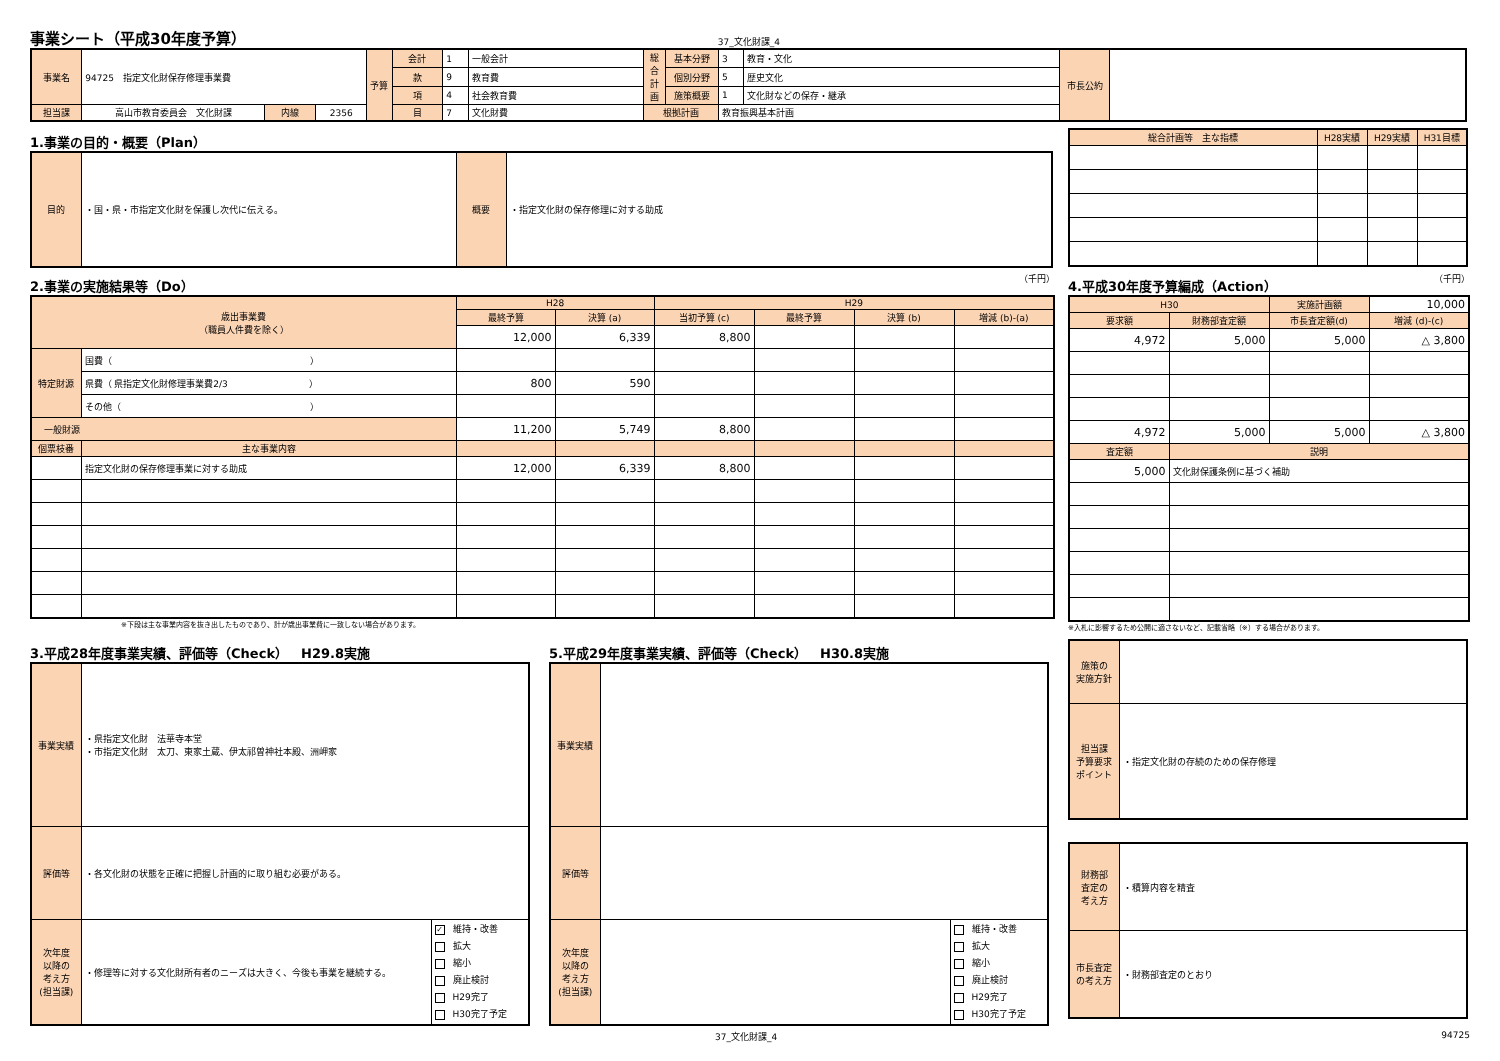事業シート（平成30年度予算）
37_文化財課_4
| 事業名 | 94725 指定文化財保存修理事業費 | | | 予算 | 会計 | 1 | 一般会計 | 総合計画 | 基本分野 | 3 | 教育・文化 | 市長公約 | |
| | | | | | 款 | 9 | 教育費 | | 個別分野 | 5 | 歴史文化 | | |
| | | | | | 項 | 4 | 社会教育費 | | 施策概要 | 1 | 文化財などの保存・継承 | | |
| 担当課 | 高山市教育委員会 文化財課 | 内線 | 2356 | | 目 | 7 | 文化財費 | 根拠計画 | | 教育振興基本計画 | | | |
1.事業の目的・概要（Plan）
| 目的 | ・国・県・市指定文化財を保護し次代に伝える。 | 概要 | ・指定文化財の保存修理に対する助成 |
| 総合計画等 主な指標 | H28実績 | H29実績 | H31目標 |
2.事業の実施結果等（Do）
（千円）
| 歳出事業費 （職員人件費を除く） | | H28 | | H29 | | | |
| | | 最終予算 | 決算 (a) | 当初予算 (c) | 最終予算 | 決算 (b) | 増減 (b)-(a) |
| | | 12,000 | 6,339 | 8,800 | | | |
| 特定財源 | 国費（ ） | | | | | | |
| | 県費（ 県指定文化財修理事業費2/3 ） | 800 | 590 | | | | |
| | その他（ ） | | | | | | |
| 一般財源 | | 11,200 | 5,749 | 8,800 | | | |
| 個票枝番 | 主な事業内容 | | | | | | |
| | 指定文化財の保存修理事業に対する助成 | 12,000 | 6,339 | 8,800 | | | |
　　　　　　　　　　　　　※下段は主な事業内容を抜き出したものであり、計が歳出事業費に一致しない場合があります。
4.平成30年度予算編成（Action）
（千円）
| H30 | | 実施計画額 | 10,000 |
| 要求額 | 財務部査定額 | 市長査定額(d) | 増減 (d)-(c) |
| 4,972 | 5,000 | 5,000 | △ 3,800 |
| 4,972 | 5,000 | 5,000 | △ 3,800 |
| 査定額 | 説明 | | |
| 5,000 | 文化財保護条例に基づく補助 | | |
※入札に影響するため公開に適さないなど、記載省略（※）する場合があります。
3.平成28年度事業実績、評価等（Check）　H29.8実施
| 事業実績 | ・県指定文化財 法華寺本堂 ・市指定文化財 太刀、東家土蔵、伊太祁曽神社本殿、洲岬家 | |
| 評価等 | ・各文化財の状態を正確に把握し計画的に取り組む必要がある。 | |
| 次年度 以降の 考え方 (担当課) | ・修理等に対する文化財所有者のニーズは大きく、今後も事業を継続する。 | ✓ 維持・改善 拡大 縮小 廃止検討 H29完了 H30完了予定 |
5.平成29年度事業実績、評価等（Check）　H30.8実施
| 事業実績 | | |
| 評価等 | | |
| 次年度 以降の 考え方 (担当課) | | 維持・改善 拡大 縮小 廃止検討 H29完了 H30完了予定 |
| 施策の 実施方針 | |
| 担当課 予算要求 ポイント | ・指定文化財の存続のための保存修理 |
| 財務部 査定の 考え方 | ・積算内容を精査 |
| 市長査定 の考え方 | ・財務部査定のとおり |
37_文化財課_4 94725